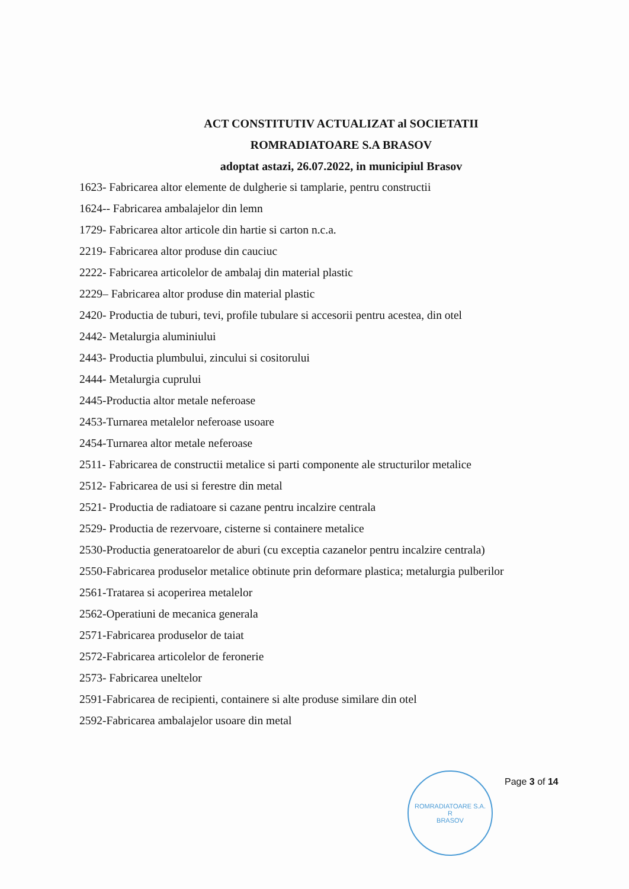ACT CONSTITUTIV ACTUALIZAT al SOCIETATII
ROMRADIATOARE S.A BRASOV
adoptat astazi, 26.07.2022, in municipiul Brasov
1623- Fabricarea altor elemente de dulgherie si tamplarie, pentru constructii
1624-- Fabricarea ambalajelor din lemn
1729- Fabricarea altor articole din hartie si carton n.c.a.
2219- Fabricarea altor produse din cauciuc
2222- Fabricarea articolelor de ambalaj din material plastic
2229– Fabricarea altor produse din material plastic
2420- Productia de tuburi, tevi, profile tubulare si accesorii pentru acestea, din otel
2442- Metalurgia aluminiului
2443- Productia plumbului, zincului si cositorului
2444- Metalurgia cuprului
2445-Productia altor metale neferoase
2453-Turnarea metalelor neferoase usoare
2454-Turnarea altor metale neferoase
2511- Fabricarea de constructii metalice si parti componente ale structurilor metalice
2512- Fabricarea de usi si ferestre din metal
2521- Productia de radiatoare si cazane pentru incalzire centrala
2529- Productia de rezervoare, cisterne si containere metalice
2530-Productia generatoarelor de aburi (cu exceptia cazanelor pentru incalzire centrala)
2550-Fabricarea produselor metalice obtinute prin deformare plastica; metalurgia pulberilor
2561-Tratarea si acoperirea metalelor
2562-Operatiuni de mecanica generala
2571-Fabricarea produselor de taiat
2572-Fabricarea articolelor de feronerie
2573- Fabricarea uneltelor
2591-Fabricarea de recipienti, containere si alte produse similare din otel
2592-Fabricarea ambalajelor usoare din metal
ROMRADIATOARE S.A.
R
BRASOV
Page 3 of 14